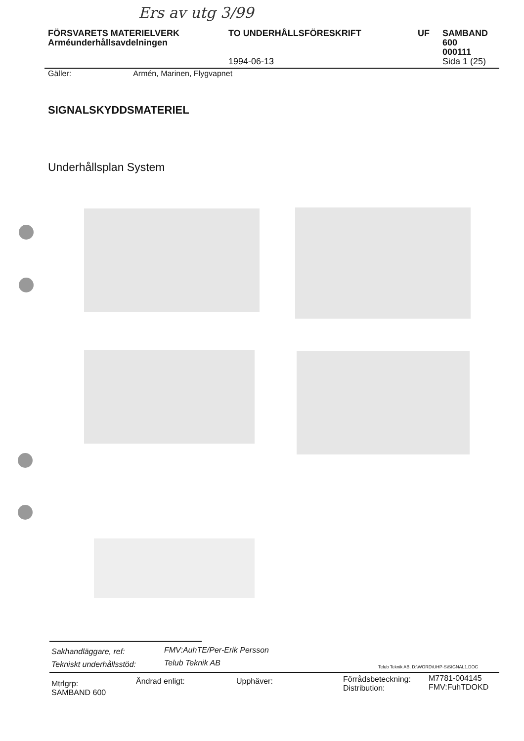Ers av utg 3/99
FÖRSVARETS MATERIELVERK
Arméunderhållsavdelningen
TO UNDERHÅLLSFÖRESKRIFT
1994-06-13
UF SAMBAND
600
000111
Sida 1 (25)
Gäller: Armén, Marinen, Flygvapnet
SIGNALSKYDDSMATERIEL
Underhållsplan System
Sakhandläggare, ref: FMV:AuhTE/Per-Erik Persson
Tekniskt underhållsstöd: Telub Teknik AB
Telub Teknik AB, D:\WORD\UHP-S\SIGNAL1.DOC
Mtrlgrp:
SAMBAND 600
Ändrad enligt: Upphäver:
Förrådsbeteckning:
Distribution:
M7781-004145
FMV:FuhTDOKD